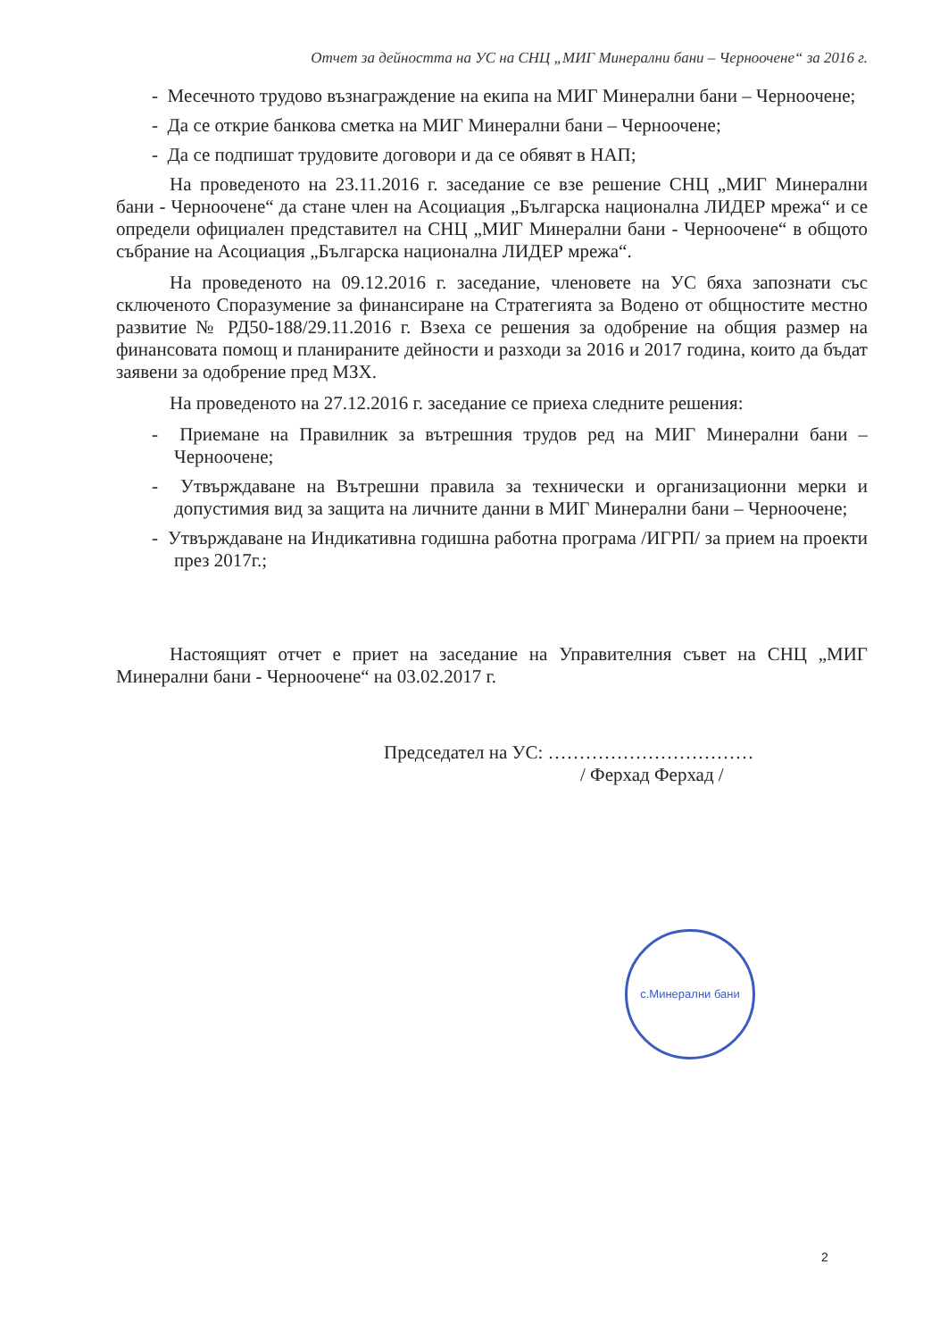Отчет за дейността на УС на СНЦ „МИГ Минерални бани – Черноочене“ за 2016 г.
- Месечното трудово възнаграждение на екипа на МИГ Минерални бани – Черноочене;
- Да се открие банкова сметка на МИГ Минерални бани – Черноочене;
- Да се подпишат трудовите договори и да се обявят в НАП;
На проведеното на 23.11.2016 г. заседание се взе решение СНЦ „МИГ Минерални бани - Черноочене“ да стане член на Асоциация „Българска национална ЛИДЕР мрежа“ и се определи официален представител на СНЦ „МИГ Минерални бани - Черноочене“ в общото събрание на Асоциация „Българска национална ЛИДЕР мрежа“.
На проведеното на 09.12.2016 г. заседание, членовете на УС бяха запознати със сключеното Споразумение за финансиране на Стратегията за Водено от общностите местно развитие № РД50-188/29.11.2016 г. Взеха се решения за одобрение на общия размер на финансовата помощ и планираните дейности и разходи за 2016 и 2017 година, които да бъдат заявени за одобрение пред МЗХ.
На проведеното на 27.12.2016 г. заседание се приеха следните решения:
- Приемане на Правилник за вътрешния трудов ред на МИГ Минерални бани – Черноочене;
- Утвърждаване на Вътрешни правила за технически и организационни мерки и допустимия вид за защита на личните данни в МИГ Минерални бани – Черноочене;
- Утвърждаване на Индикативна годишна работна програма /ИГРП/ за прием на проекти през 2017г.;
Настоящият отчет е приет на заседание на Управителния съвет на СНЦ „МИГ Минерални бани - Черноочене“ на 03.02.2017 г.
Председател на УС: ……………………………
/ Ферхад Ферхад /
с.Минерални бани
2